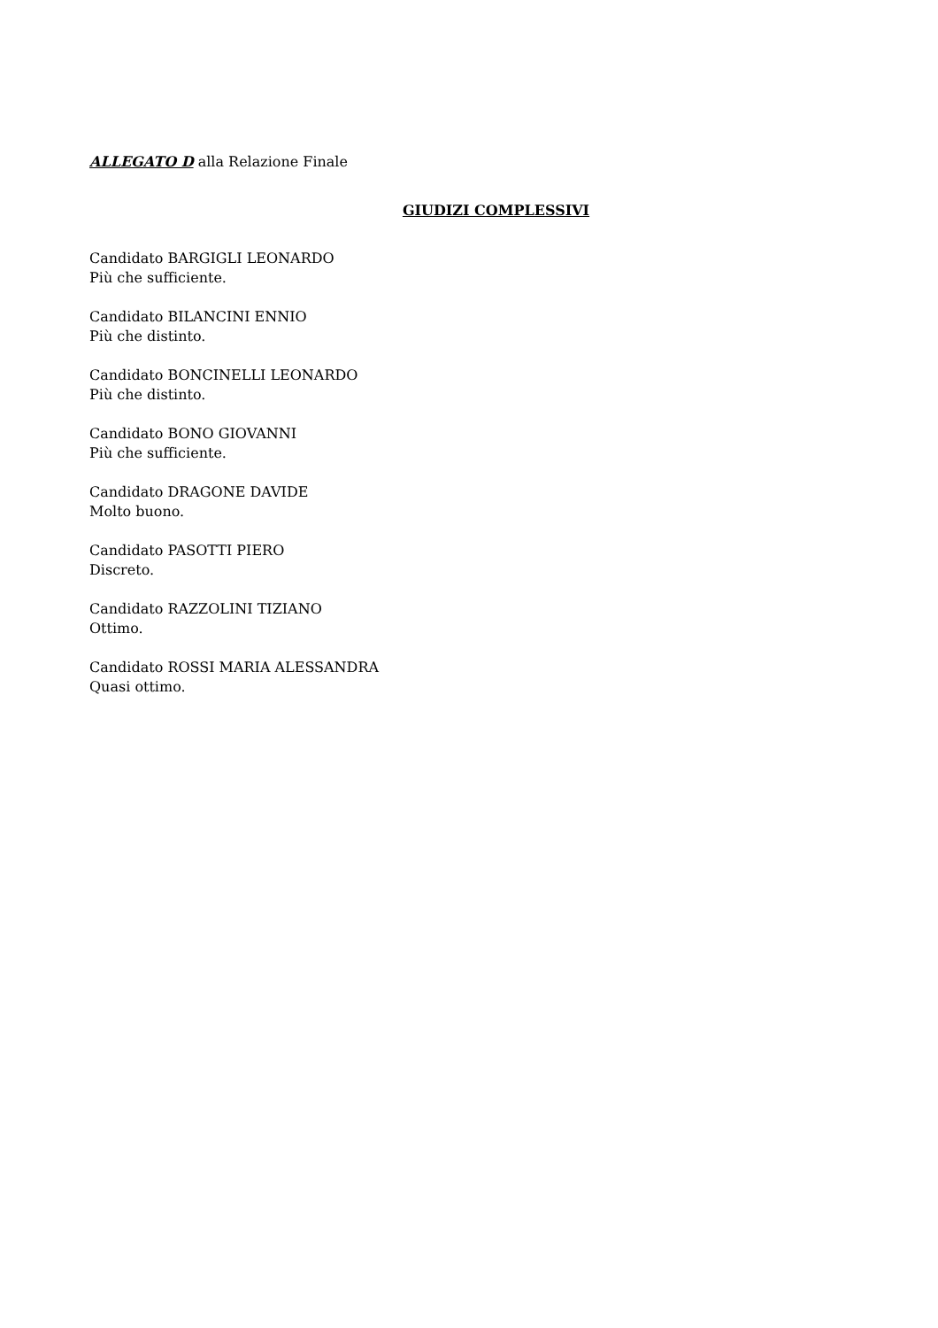ALLEGATO D alla Relazione Finale
GIUDIZI COMPLESSIVI
Candidato BARGIGLI LEONARDO
Più che sufficiente.
Candidato BILANCINI ENNIO
Più che distinto.
Candidato BONCINELLI LEONARDO
Più che distinto.
Candidato BONO GIOVANNI
Più che sufficiente.
Candidato DRAGONE DAVIDE
Molto buono.
Candidato PASOTTI PIERO
Discreto.
Candidato RAZZOLINI TIZIANO
Ottimo.
Candidato ROSSI MARIA ALESSANDRA
Quasi ottimo.